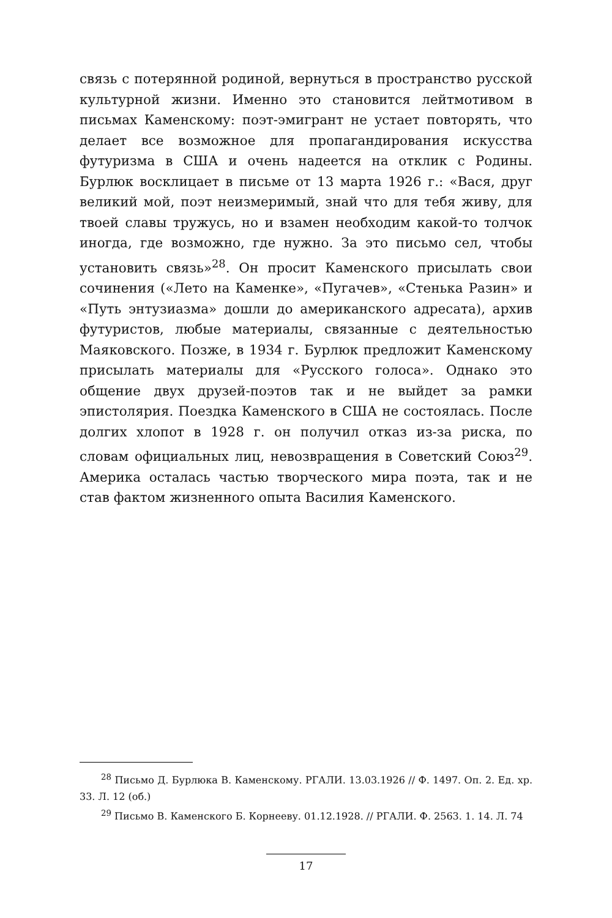связь с потерянной родиной, вернуться в пространство русской культурной жизни. Именно это становится лейтмотивом в письмах Каменскому: поэт-эмигрант не устает повторять, что делает все возможное для пропагандирования искусства футуризма в США и очень надеется на отклик с Родины. Бурлюк восклицает в письме от 13 марта 1926 г.: «Вася, друг великий мой, поэт неизмеримый, знай что для тебя живу, для твоей славы тружусь, но и взамен необходим какой-то толчок иногда, где возможно, где нужно. За это письмо сел, чтобы установить связь»<sup>28</sup>. Он просит Каменского присылать свои сочинения («Лето на Каменке», «Пугачев», «Стенька Разин» и «Путь энтузиазма» дошли до американского адресата), архив футуристов, любые материалы, связанные с деятельностью Маяковского. Позже, в 1934 г. Бурлюк предложит Каменскому присылать материалы для «Русского голоса». Однако это общение двух друзей-поэтов так и не выйдет за рамки эпистолярия. Поездка Каменского в США не состоялась. После долгих хлопот в 1928 г. он получил отказ из-за риска, по словам официальных лиц, невозвращения в Советский Союз<sup>29</sup>. Америка осталась частью творческого мира поэта, так и не став фактом жизненного опыта Василия Каменского.
<sup>28</sup> Письмо Д. Бурлюка В. Каменскому. РГАЛИ. 13.03.1926 // Ф. 1497. Оп. 2. Ед. хр. 33. Л. 12 (об.)
<sup>29</sup> Письмо В. Каменского Б. Корнееву. 01.12.1928. // РГАЛИ. Ф. 2563. 1. 14. Л. 74
17